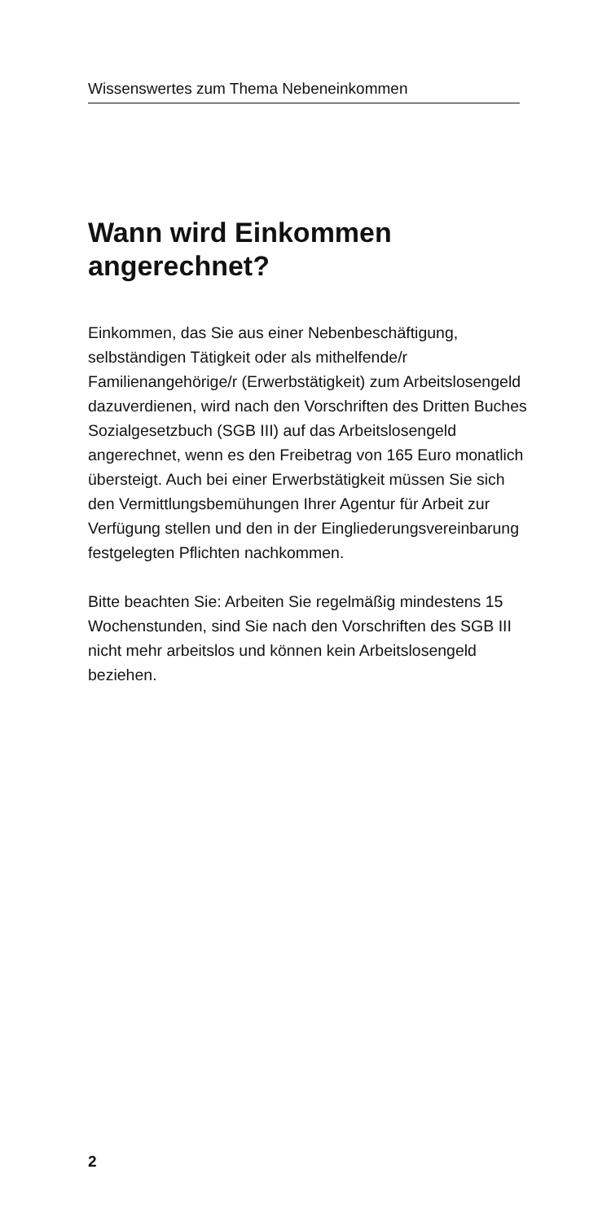Wissenswertes zum Thema Nebeneinkommen
Wann wird Einkommen
angerechnet?
Einkommen, das Sie aus einer Nebenbeschäftigung, selbständigen Tätigkeit oder als mithelfende/r Familienangehörige/r (Erwerbstätigkeit) zum Arbeits­losengeld dazuverdienen, wird nach den Vorschriften des Dritten Buches Sozialgesetzbuch (SGB III) auf das Arbeitslosengeld angerechnet, wenn es den Freibetrag von 165 Euro monatlich übersteigt. Auch bei einer Erwerbstätigkeit müssen Sie sich den Ver­mittlungsbemühungen Ihrer Agentur für Arbeit zur Verfügung stellen und den in der Eingliederungsver­einbarung festgelegten Pflichten nachkommen.
Bitte beachten Sie: Arbeiten Sie regelmäßig mindes­tens 15 Wochenstunden, sind Sie nach den Vorschrif­ten des SGB III nicht mehr arbeitslos und können kein Arbeitslosengeld beziehen.
2